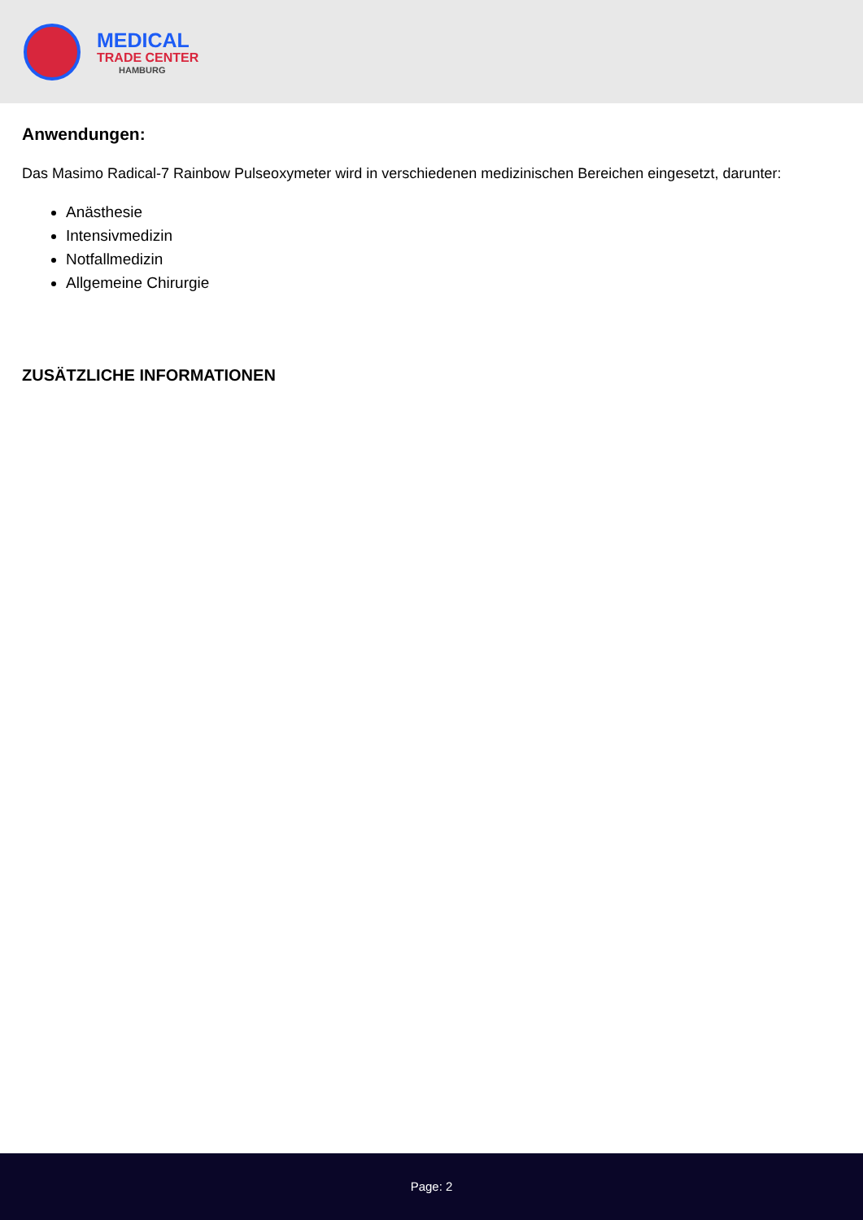MEDICAL
TRADE CENTER
HAMBURG
Anwendungen:
Das Masimo Radical-7 Rainbow Pulseoxymeter wird in verschiedenen medizinischen Bereichen eingesetzt, darunter:
Anästhesie
Intensivmedizin
Notfallmedizin
Allgemeine Chirurgie
ZUSÄTZLICHE INFORMATIONEN
Page: 2